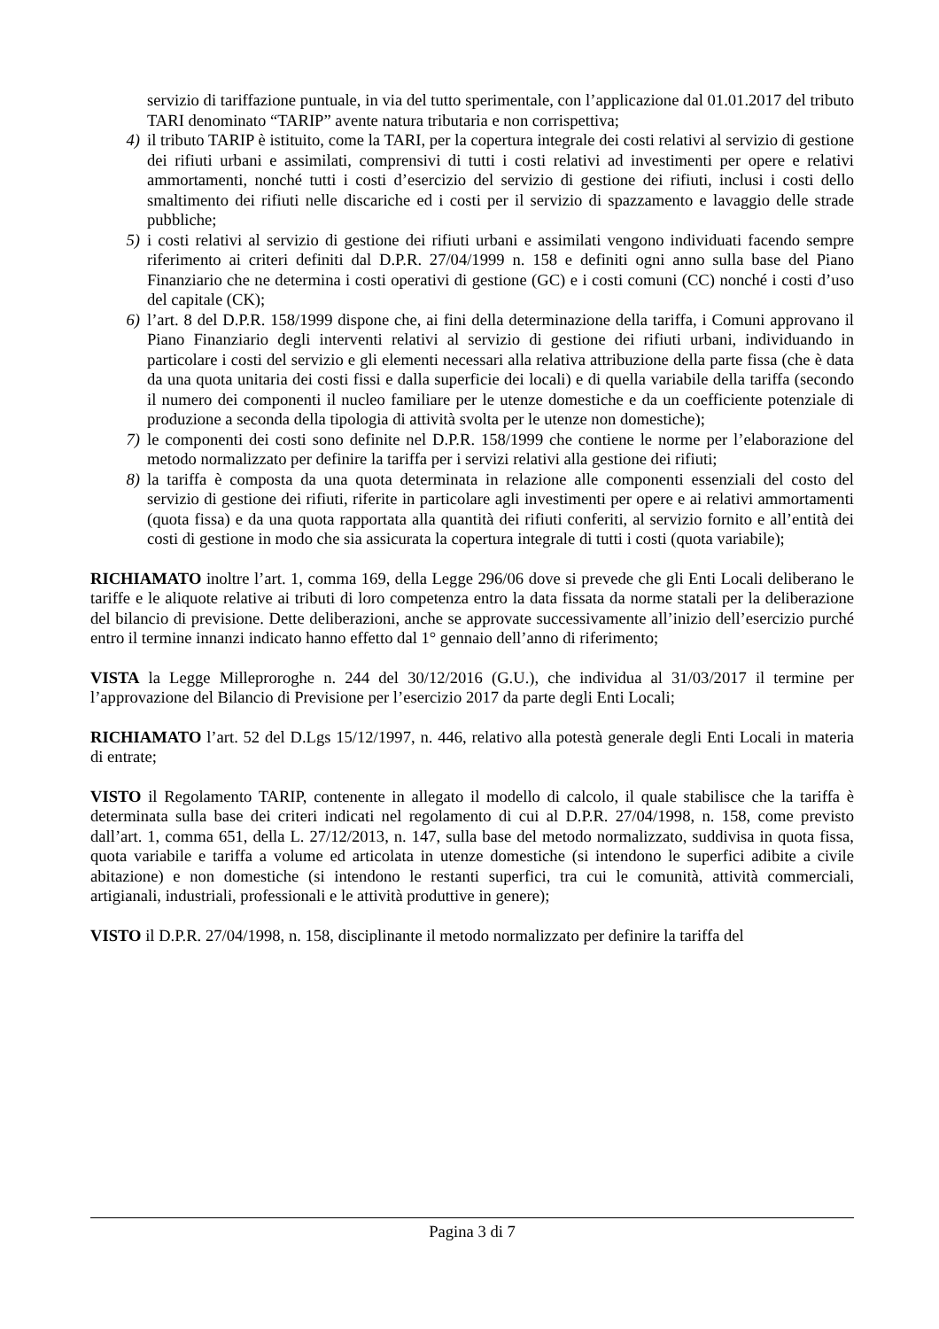servizio di tariffazione puntuale, in via del tutto sperimentale, con l’applicazione dal 01.01.2017 del tributo TARI denominato “TARIP” avente natura tributaria e non corrispettiva;
4) il tributo TARIP è istituito, come la TARI, per la copertura integrale dei costi relativi al servizio di gestione dei rifiuti urbani e assimilati, comprensivi di tutti i costi relativi ad investimenti per opere e relativi ammortamenti, nonché tutti i costi d’esercizio del servizio di gestione dei rifiuti, inclusi i costi dello smaltimento dei rifiuti nelle discariche ed i costi per il servizio di spazzamento e lavaggio delle strade pubbliche;
5) i costi relativi al servizio di gestione dei rifiuti urbani e assimilati vengono individuati facendo sempre riferimento ai criteri definiti dal D.P.R. 27/04/1999 n. 158 e definiti ogni anno sulla base del Piano Finanziario che ne determina i costi operativi di gestione (GC) e i costi comuni (CC) nonché i costi d’uso del capitale (CK);
6) l’art. 8 del D.P.R. 158/1999 dispone che, ai fini della determinazione della tariffa, i Comuni approvano il Piano Finanziario degli interventi relativi al servizio di gestione dei rifiuti urbani, individuando in particolare i costi del servizio e gli elementi necessari alla relativa attribuzione della parte fissa (che è data da una quota unitaria dei costi fissi e dalla superficie dei locali) e di quella variabile della tariffa (secondo il numero dei componenti il nucleo familiare per le utenze domestiche e da un coefficiente potenziale di produzione a seconda della tipologia di attività svolta per le utenze non domestiche);
7) le componenti dei costi sono definite nel D.P.R. 158/1999 che contiene le norme per l’elaborazione del metodo normalizzato per definire la tariffa per i servizi relativi alla gestione dei rifiuti;
8) la tariffa è composta da una quota determinata in relazione alle componenti essenziali del costo del servizio di gestione dei rifiuti, riferite in particolare agli investimenti per opere e ai relativi ammortamenti (quota fissa) e da una quota rapportata alla quantità dei rifiuti conferiti, al servizio fornito e all’entità dei costi di gestione in modo che sia assicurata la copertura integrale di tutti i costi (quota variabile);
RICHIAMATO inoltre l’art. 1, comma 169, della Legge 296/06 dove si prevede che gli Enti Locali deliberano le tariffe e le aliquote relative ai tributi di loro competenza entro la data fissata da norme statali per la deliberazione del bilancio di previsione. Dette deliberazioni, anche se approvate successivamente all’inizio dell’esercizio purché entro il termine innanzi indicato hanno effetto dal 1° gennaio dell’anno di riferimento;
VISTA la Legge Milleproroghe n. 244 del 30/12/2016 (G.U.), che individua al 31/03/2017 il termine per l’approvazione del Bilancio di Previsione per l’esercizio 2017 da parte degli Enti Locali;
RICHIAMATO l’art. 52 del D.Lgs 15/12/1997, n. 446, relativo alla potestà generale degli Enti Locali in materia di entrate;
VISTO il Regolamento TARIP, contenente in allegato il modello di calcolo, il quale stabilisce che la tariffa è determinata sulla base dei criteri indicati nel regolamento di cui al D.P.R. 27/04/1998, n. 158, come previsto dall’art. 1, comma 651, della L. 27/12/2013, n. 147, sulla base del metodo normalizzato, suddivisa in quota fissa, quota variabile e tariffa a volume ed articolata in utenze domestiche (si intendono le superfici adibite a civile abitazione) e non domestiche (si intendono le restanti superfici, tra cui le comunità, attività commerciali, artigianali, industriali, professionali e le attività produttive in genere);
VISTO il D.P.R. 27/04/1998, n. 158, disciplinante il metodo normalizzato per definire la tariffa del
Pagina 3 di 7